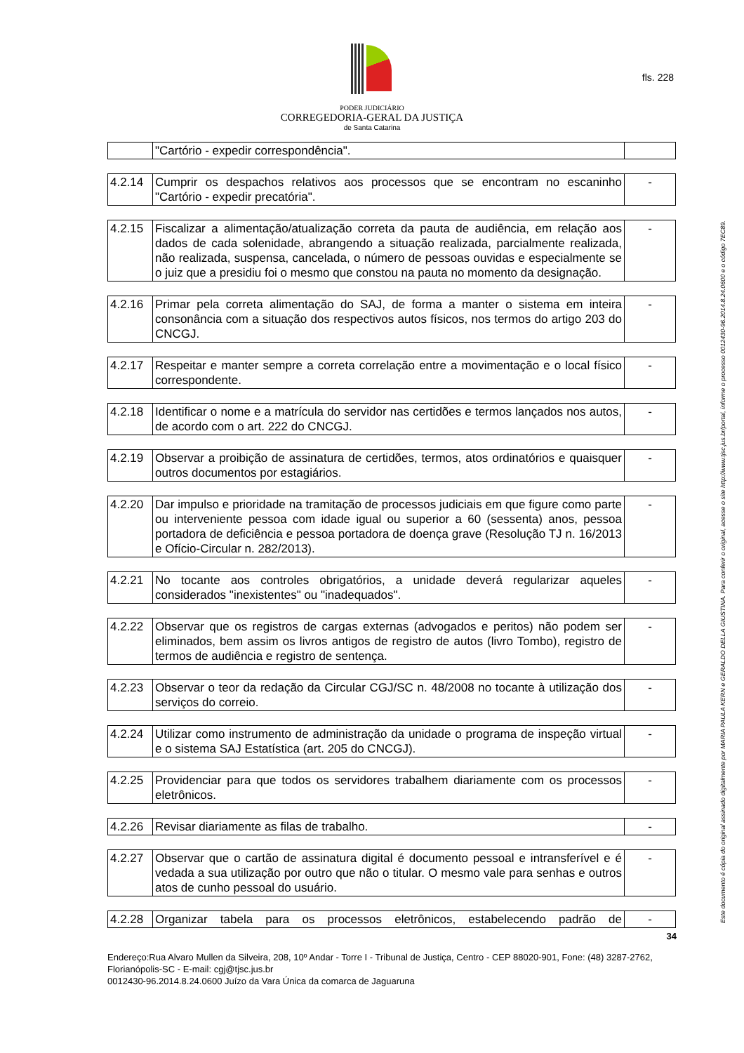PODER JUDICIÁRIO
CORREGEDORIA-GERAL DA JUSTIÇA
de Santa Catarina
fls. 228
Este documento é cópia do original assinado digitalmente por MARIA PAULA KERN e GERALDO DELLA GIUSTINA. Para conferir o original, acesse o site http://www.tjsc.jus.br/portal, informe o processo 0012430-96.2014.8.24.0600 e o código 7EC89.
| | "Cartório - expedir correspondência". | |
| 4.2.14 | Cumprir os despachos relativos aos processos que se encontram no escaninho "Cartório - expedir precatória". | - |
| 4.2.15 | Fiscalizar a alimentação/atualização correta da pauta de audiência, em relação aos dados de cada solenidade, abrangendo a situação realizada, parcialmente realizada, não realizada, suspensa, cancelada, o número de pessoas ouvidas e especialmente se o juiz que a presidiu foi o mesmo que constou na pauta no momento da designação. | - |
| 4.2.16 | Primar pela correta alimentação do SAJ, de forma a manter o sistema em inteira consonância com a situação dos respectivos autos físicos, nos termos do artigo 203 do CNCGJ. | - |
| 4.2.17 | Respeitar e manter sempre a correta correlação entre a movimentação e o local físico correspondente. | - |
| 4.2.18 | Identificar o nome e a matrícula do servidor nas certidões e termos lançados nos autos, de acordo com o art. 222 do CNCGJ. | - |
| 4.2.19 | Observar a proibição de assinatura de certidões, termos, atos ordinatórios e quaisquer outros documentos por estagiários. | - |
| 4.2.20 | Dar impulso e prioridade na tramitação de processos judiciais em que figure como parte ou interveniente pessoa com idade igual ou superior a 60 (sessenta) anos, pessoa portadora de deficiência e pessoa portadora de doença grave (Resolução TJ n. 16/2013 e Ofício-Circular n. 282/2013). | - |
| 4.2.21 | No tocante aos controles obrigatórios, a unidade deverá regularizar aqueles considerados "inexistentes" ou "inadequados". | - |
| 4.2.22 | Observar que os registros de cargas externas (advogados e peritos) não podem ser eliminados, bem assim os livros antigos de registro de autos (livro Tombo), registro de termos de audiência e registro de sentença. | - |
| 4.2.23 | Observar o teor da redação da Circular CGJ/SC n. 48/2008 no tocante à utilização dos serviços do correio. | - |
| 4.2.24 | Utilizar como instrumento de administração da unidade o programa de inspeção virtual e o sistema SAJ Estatística (art. 205 do CNCGJ). | - |
| 4.2.25 | Providenciar para que todos os servidores trabalhem diariamente com os processos eletrônicos. | - |
| 4.2.26 | Revisar diariamente as filas de trabalho. | - |
| 4.2.27 | Observar que o cartão de assinatura digital é documento pessoal e intransferível e é vedada a sua utilização por outro que não o titular. O mesmo vale para senhas e outros atos de cunho pessoal do usuário. | - |
| 4.2.28 | Organizar tabela para os processos eletrônicos, estabelecendo padrão de | - |
34
Endereço:Rua Alvaro Mullen da Silveira, 208, 10º Andar - Torre I - Tribunal de Justiça, Centro - CEP 88020-901, Fone: (48) 3287-2762, Florianópolis-SC - E-mail: cgj@tjsc.jus.br
0012430-96.2014.8.24.0600 Juízo da Vara Única da comarca de Jaguaruna